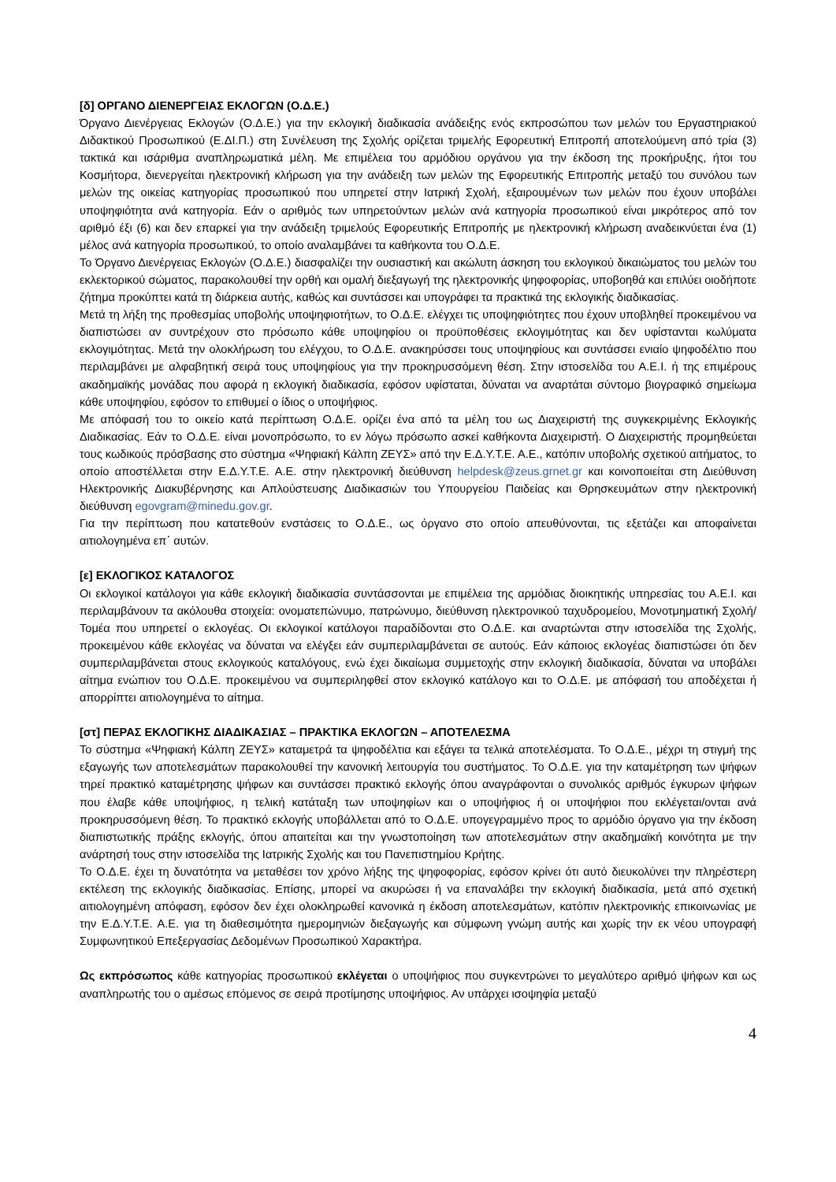[δ] ΟΡΓΑΝΟ ΔΙΕΝΕΡΓΕΙΑΣ ΕΚΛΟΓΩΝ (Ο.Δ.Ε.)
Όργανο Διενέργειας Εκλογών (Ο.Δ.Ε.) για την εκλογική διαδικασία ανάδειξης ενός εκπροσώπου των μελών του Εργαστηριακού Διδακτικού Προσωπικού (Ε.ΔΙ.Π.) στη Συνέλευση της Σχολής ορίζεται τριμελής Εφορευτική Επιτροπή αποτελούμενη από τρία (3) τακτικά και ισάριθμα αναπληρωματικά μέλη. Με επιμέλεια του αρμόδιου οργάνου για την έκδοση της προκήρυξης, ήτοι του Κοσμήτορα, διενεργείται ηλεκτρονική κλήρωση για την ανάδειξη των μελών της Εφορευτικής Επιτροπής μεταξύ του συνόλου των μελών της οικείας κατηγορίας προσωπικού που υπηρετεί στην Ιατρική Σχολή, εξαιρουμένων των μελών που έχουν υποβάλει υποψηφιότητα ανά κατηγορία. Εάν ο αριθμός των υπηρετούντων μελών ανά κατηγορία προσωπικού είναι μικρότερος από τον αριθμό έξι (6) και δεν επαρκεί για την ανάδειξη τριμελούς Εφορευτικής Επιτροπής με ηλεκτρονική κλήρωση αναδεικνύεται ένα (1) μέλος ανά κατηγορία προσωπικού, το οποίο αναλαμβάνει τα καθήκοντα του Ο.Δ.Ε.
Το Όργανο Διενέργειας Εκλογών (Ο.Δ.Ε.) διασφαλίζει την ουσιαστική και ακώλυτη άσκηση του εκλογικού δικαιώματος του μελών του εκλεκτορικού σώματος, παρακολουθεί την ορθή και ομαλή διεξαγωγή της ηλεκτρονικής ψηφοφορίας, υποβοηθά και επιλύει οιοδήποτε ζήτημα προκύπτει κατά τη διάρκεια αυτής, καθώς και συντάσσει και υπογράφει τα πρακτικά της εκλογικής διαδικασίας.
Μετά τη λήξη της προθεσμίας υποβολής υποψηφιοτήτων, το Ο.Δ.Ε. ελέγχει τις υποψηφιότητες που έχουν υποβληθεί προκειμένου να διαπιστώσει αν συντρέχουν στο πρόσωπο κάθε υποψηφίου οι προϋποθέσεις εκλογιμότητας και δεν υφίστανται κωλύματα εκλογιμότητας. Μετά την ολοκλήρωση του ελέγχου, το Ο.Δ.Ε. ανακηρύσσει τους υποψηφίους και συντάσσει ενιαίο ψηφοδέλτιο που περιλαμβάνει με αλφαβητική σειρά τους υποψηφίους για την προκηρυσσόμενη θέση. Στην ιστοσελίδα του Α.Ε.Ι. ή της επιμέρους ακαδημαϊκής μονάδας που αφορά η εκλογική διαδικασία, εφόσον υφίσταται, δύναται να αναρτάται σύντομο βιογραφικό σημείωμα κάθε υποψηφίου, εφόσον το επιθυμεί ο ίδιος ο υποψήφιος.
Με απόφασή του το οικείο κατά περίπτωση Ο.Δ.Ε. ορίζει ένα από τα μέλη του ως Διαχειριστή της συγκεκριμένης Εκλογικής Διαδικασίας. Εάν το Ο.Δ.Ε. είναι μονοπρόσωπο, το εν λόγω πρόσωπο ασκεί καθήκοντα Διαχειριστή. Ο Διαχειριστής προμηθεύεται τους κωδικούς πρόσβασης στο σύστημα «Ψηφιακή Κάλπη ΖΕΥΣ» από την Ε.Δ.Υ.Τ.Ε. Α.Ε., κατόπιν υποβολής σχετικού αιτήματος, το οποίο αποστέλλεται στην Ε.Δ.Υ.Τ.Ε. Α.Ε. στην ηλεκτρονική διεύθυνση helpdesk@zeus.grnet.gr και κοινοποιείται στη Διεύθυνση Ηλεκτρονικής Διακυβέρνησης και Απλούστευσης Διαδικασιών του Υπουργείου Παιδείας και Θρησκευμάτων στην ηλεκτρονική διεύθυνση egovgram@minedu.gov.gr.
Για την περίπτωση που κατατεθούν ενστάσεις το Ο.Δ.Ε., ως όργανο στο οποίο απευθύνονται, τις εξετάζει και αποφαίνεται αιτιολογημένα επ΄ αυτών.
[ε] ΕΚΛΟΓΙΚΟΣ ΚΑΤΑΛΟΓΟΣ
Οι εκλογικοί κατάλογοι για κάθε εκλογική διαδικασία συντάσσονται με επιμέλεια της αρμόδιας διοικητικής υπηρεσίας του Α.Ε.Ι. και περιλαμβάνουν τα ακόλουθα στοιχεία: ονοματεπώνυμο, πατρώνυμο, διεύθυνση ηλεκτρονικού ταχυδρομείου, Μονοτμηματική Σχολή/Τομέα που υπηρετεί ο εκλογέας. Οι εκλογικοί κατάλογοι παραδίδονται στο Ο.Δ.Ε. και αναρτώνται στην ιστοσελίδα της Σχολής, προκειμένου κάθε εκλογέας να δύναται να ελέγξει εάν συμπεριλαμβάνεται σε αυτούς. Εάν κάποιος εκλογέας διαπιστώσει ότι δεν συμπεριλαμβάνεται στους εκλογικούς καταλόγους, ενώ έχει δικαίωμα συμμετοχής στην εκλογική διαδικασία, δύναται να υποβάλει αίτημα ενώπιον του Ο.Δ.Ε. προκειμένου να συμπεριληφθεί στον εκλογικό κατάλογο και το Ο.Δ.Ε. με απόφασή του αποδέχεται ή απορρίπτει αιτιολογημένα το αίτημα.
[στ] ΠΕΡΑΣ ΕΚΛΟΓΙΚΗΣ ΔΙΑΔΙΚΑΣΙΑΣ – ΠΡΑΚΤΙΚΑ ΕΚΛΟΓΩΝ – ΑΠΟΤΕΛΕΣΜΑ
Το σύστημα «Ψηφιακή Κάλπη ΖΕΥΣ» καταμετρά τα ψηφοδέλτια και εξάγει τα τελικά αποτελέσματα. Το Ο.Δ.Ε., μέχρι τη στιγμή της εξαγωγής των αποτελεσμάτων παρακολουθεί την κανονική λειτουργία του συστήματος. Το Ο.Δ.Ε. για την καταμέτρηση των ψήφων τηρεί πρακτικό καταμέτρησης ψήφων και συντάσσει πρακτικό εκλογής όπου αναγράφονται ο συνολικός αριθμός έγκυρων ψήφων που έλαβε κάθε υποψήφιος, η τελική κατάταξη των υποψηφίων και ο υποψήφιος ή οι υποψήφιοι που εκλέγεται/ονται ανά προκηρυσσόμενη θέση. Το πρακτικό εκλογής υποβάλλεται από το Ο.Δ.Ε. υπογεγραμμένο προς το αρμόδιο όργανο για την έκδοση διαπιστωτικής πράξης εκλογής, όπου απαιτείται και την γνωστοποίηση των αποτελεσμάτων στην ακαδημαϊκή κοινότητα με την ανάρτησή τους στην ιστοσελίδα της Ιατρικής Σχολής και του Πανεπιστημίου Κρήτης.
Το Ο.Δ.Ε. έχει τη δυνατότητα να μεταθέσει τον χρόνο λήξης της ψηφοφορίας, εφόσον κρίνει ότι αυτό διευκολύνει την πληρέστερη εκτέλεση της εκλογικής διαδικασίας. Επίσης, μπορεί να ακυρώσει ή να επαναλάβει την εκλογική διαδικασία, μετά από σχετική αιτιολογημένη απόφαση, εφόσον δεν έχει ολοκληρωθεί κανονικά η έκδοση αποτελεσμάτων, κατόπιν ηλεκτρονικής επικοινωνίας με την Ε.Δ.Υ.Τ.Ε. Α.Ε. για τη διαθεσιμότητα ημερομηνιών διεξαγωγής και σύμφωνη γνώμη αυτής και χωρίς την εκ νέου υπογραφή Συμφωνητικού Επεξεργασίας Δεδομένων Προσωπικού Χαρακτήρα.
Ως εκπρόσωπος κάθε κατηγορίας προσωπικού εκλέγεται ο υποψήφιος που συγκεντρώνει το μεγαλύτερο αριθμό ψήφων και ως αναπληρωτής του ο αμέσως επόμενος σε σειρά προτίμησης υποψήφιος. Αν υπάρχει ισοψηφία μεταξύ
4